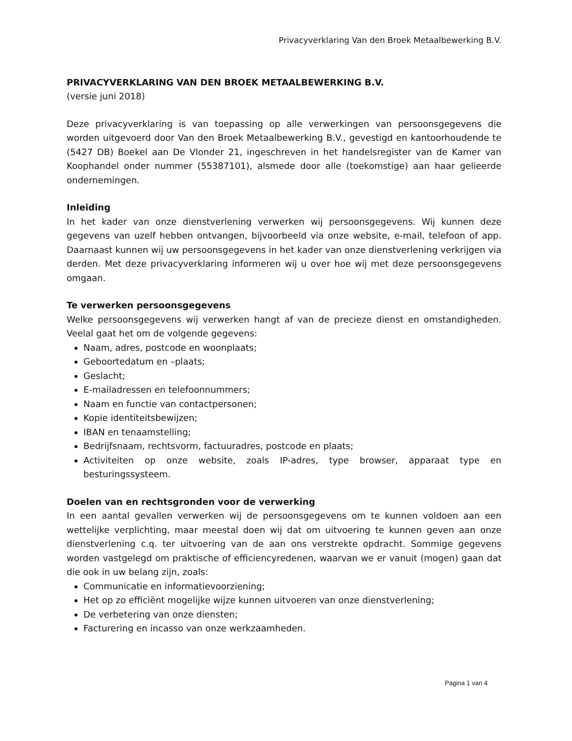Privacyverklaring Van den Broek Metaalbewerking B.V.
PRIVACYVERKLARING VAN DEN BROEK METAALBEWERKING B.V.
(versie juni 2018)
Deze privacyverklaring is van toepassing op alle verwerkingen van persoonsgegevens die worden uitgevoerd door Van den Broek Metaalbewerking B.V., gevestigd en kantoorhoudende te (5427 DB) Boekel aan De Vlonder 21, ingeschreven in het handelsregister van de Kamer van Koophandel onder nummer (55387101), alsmede door alle (toekomstige) aan haar gelieerde ondernemingen.
Inleiding
In het kader van onze dienstverlening verwerken wij persoonsgegevens. Wij kunnen deze gegevens van uzelf hebben ontvangen, bijvoorbeeld via onze website, e-mail, telefoon of app. Daarnaast kunnen wij uw persoonsgegevens in het kader van onze dienstverlening verkrijgen via derden. Met deze privacyverklaring informeren wij u over hoe wij met deze persoonsgegevens omgaan.
Te verwerken persoonsgegevens
Welke persoonsgegevens wij verwerken hangt af van de precieze dienst en omstandigheden. Veelal gaat het om de volgende gegevens:
Naam, adres, postcode en woonplaats;
Geboortedatum en –plaats;
Geslacht;
E-mailadressen en telefoonnummers;
Naam en functie van contactpersonen;
Kopie identiteitsbewijzen;
IBAN en tenaamstelling;
Bedrijfsnaam, rechtsvorm, factuuradres, postcode en plaats;
Activiteiten op onze website, zoals IP-adres, type browser, apparaat type en besturingssysteem.
Doelen van en rechtsgronden voor de verwerking
In een aantal gevallen verwerken wij de persoonsgegevens om te kunnen voldoen aan een wettelijke verplichting, maar meestal doen wij dat om uitvoering te kunnen geven aan onze dienstverlening c.q. ter uitvoering van de aan ons verstrekte opdracht. Sommige gegevens worden vastgelegd om praktische of efficiencyredenen, waarvan we er vanuit (mogen) gaan dat die ook in uw belang zijn, zoals:
Communicatie en informatievoorziening;
Het op zo efficiënt mogelijke wijze kunnen uitvoeren van onze dienstverlening;
De verbetering van onze diensten;
Facturering en incasso van onze werkzaamheden.
Pagina 1 van 4